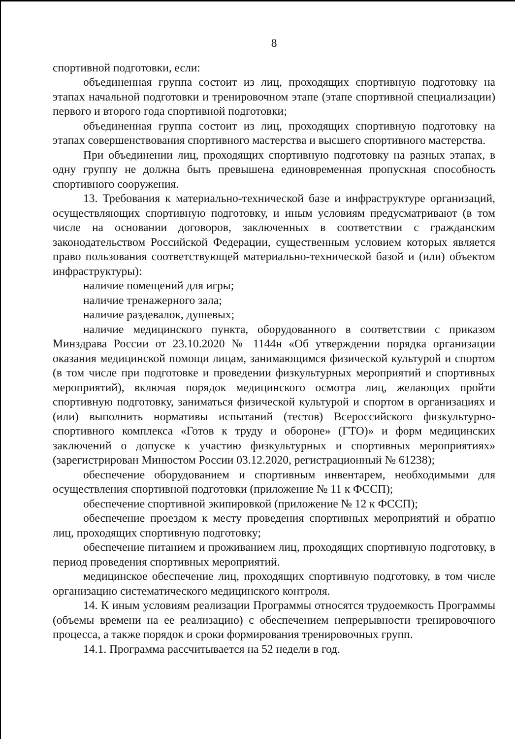8
спортивной подготовки, если:
объединенная группа состоит из лиц, проходящих спортивную подготовку на этапах начальной подготовки и тренировочном этапе (этапе спортивной специализации) первого и второго года спортивной подготовки;
объединенная группа состоит из лиц, проходящих спортивную подготовку на этапах совершенствования спортивного мастерства и высшего спортивного мастерства.
При объединении лиц, проходящих спортивную подготовку на разных этапах, в одну группу не должна быть превышена единовременная пропускная способность спортивного сооружения.
13. Требования к материально-технической базе и инфраструктуре организаций, осуществляющих спортивную подготовку, и иным условиям предусматривают (в том числе на основании договоров, заключенных в соответствии с гражданским законодательством Российской Федерации, существенным условием которых является право пользования соответствующей материально-технической базой и (или) объектом инфраструктуры):
наличие помещений для игры;
наличие тренажерного зала;
наличие раздевалок, душевых;
наличие медицинского пункта, оборудованного в соответствии с приказом Минздрава России от 23.10.2020 № 1144н «Об утверждении порядка организации оказания медицинской помощи лицам, занимающимся физической культурой и спортом (в том числе при подготовке и проведении физкультурных мероприятий и спортивных мероприятий), включая порядок медицинского осмотра лиц, желающих пройти спортивную подготовку, заниматься физической культурой и спортом в организациях и (или) выполнить нормативы испытаний (тестов) Всероссийского физкультурно-спортивного комплекса «Готов к труду и обороне» (ГТО)» и форм медицинских заключений о допуске к участию физкультурных и спортивных мероприятиях» (зарегистрирован Минюстом России 03.12.2020, регистрационный № 61238);
обеспечение оборудованием и спортивным инвентарем, необходимыми для осуществления спортивной подготовки (приложение № 11 к ФССП);
обеспечение спортивной экипировкой (приложение № 12 к ФССП);
обеспечение проездом к месту проведения спортивных мероприятий и обратно лиц, проходящих спортивную подготовку;
обеспечение питанием и проживанием лиц, проходящих спортивную подготовку, в период проведения спортивных мероприятий.
медицинское обеспечение лиц, проходящих спортивную подготовку, в том числе организацию систематического медицинского контроля.
14. К иным условиям реализации Программы относятся трудоемкость Программы (объемы времени на ее реализацию) с обеспечением непрерывности тренировочного процесса, а также порядок и сроки формирования тренировочных групп.
14.1. Программа рассчитывается на 52 недели в год.